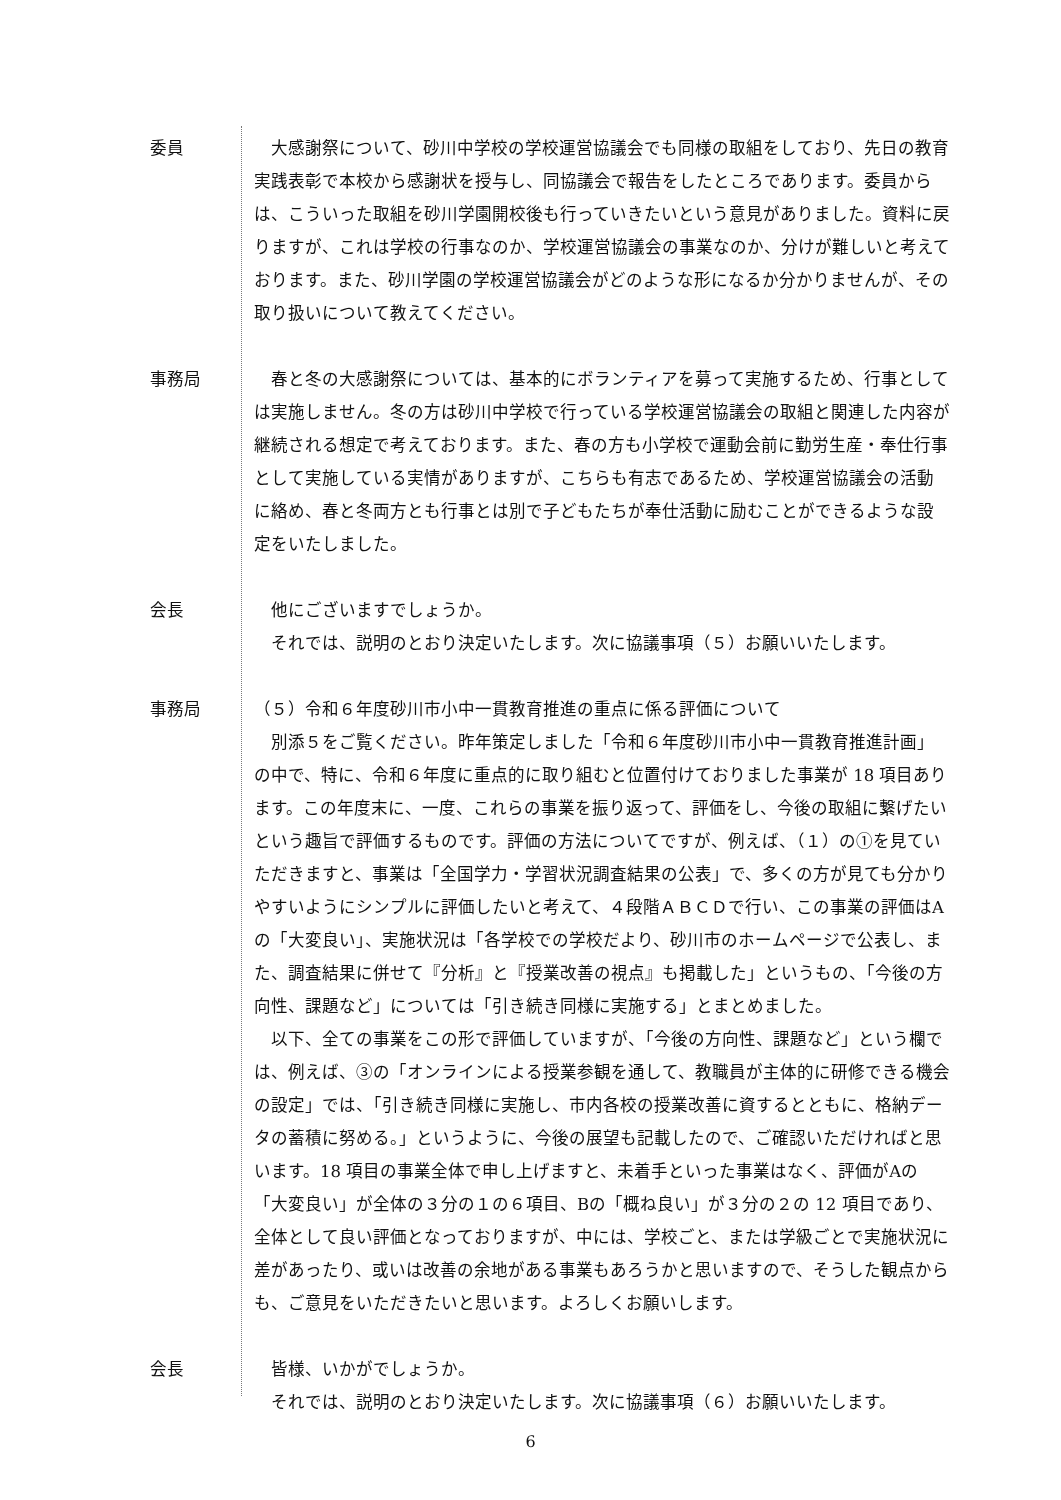委員 大感謝祭について、砂川中学校の学校運営協議会でも同様の取組をしており、先日の教育実践表彰で本校から感謝状を授与し、同協議会で報告をしたところであります。委員からは、こういった取組を砂川学園開校後も行っていきたいという意見がありました。資料に戻りますが、これは学校の行事なのか、学校運営協議会の事業なのか、分けが難しいと考えております。また、砂川学園の学校運営協議会がどのような形になるか分かりませんが、その取り扱いについて教えてください。
事務局 春と冬の大感謝祭については、基本的にボランティアを募って実施するため、行事としては実施しません。冬の方は砂川中学校で行っている学校運営協議会の取組と関連した内容が継続される想定で考えております。また、春の方も小学校で運動会前に勤労生産・奉仕行事として実施している実情がありますが、こちらも有志であるため、学校運営協議会の活動に絡め、春と冬両方とも行事とは別で子どもたちが奉仕活動に励むことができるような設定をいたしました。
会長 他にございますでしょうか。
それでは、説明のとおり決定いたします。次に協議事項（５）お願いいたします。
事務局 （５）令和６年度砂川市小中一貫教育推進の重点に係る評価について
別添５をご覧ください。昨年策定しました「令和６年度砂川市小中一貫教育推進計画」の中で、特に、令和６年度に重点的に取り組むと位置付けておりました事業が 18 項目あります。この年度末に、一度、これらの事業を振り返って、評価をし、今後の取組に繋げたいという趣旨で評価するものです。評価の方法についてですが、例えば、（１）の①を見ていただきますと、事業は「全国学力・学習状況調査結果の公表」で、多くの方が見ても分かりやすいようにシンプルに評価したいと考えて、４段階ＡＢＣＤで行い、この事業の評価はAの「大変良い」、実施状況は「各学校での学校だより、砂川市のホームページで公表し、また、調査結果に併せて『分析』と『授業改善の視点』も掲載した」というもの、「今後の方向性、課題など」については「引き続き同様に実施する」とまとめました。
以下、全ての事業をこの形で評価していますが、「今後の方向性、課題など」という欄では、例えば、③の「オンラインによる授業参観を通して、教職員が主体的に研修できる機会の設定」では、「引き続き同様に実施し、市内各校の授業改善に資するとともに、格納データの蓄積に努める。」というように、今後の展望も記載したので、ご確認いただければと思います。18 項目の事業全体で申し上げますと、未着手といった事業はなく、評価がAの「大変良い」が全体の３分の１の６項目、Bの「概ね良い」が３分の２の 12 項目であり、全体として良い評価となっておりますが、中には、学校ごと、または学級ごとで実施状況に差があったり、或いは改善の余地がある事業もあろうかと思いますので、そうした観点からも、ご意見をいただきたいと思います。よろしくお願いします。
会長 皆様、いかがでしょうか。
それでは、説明のとおり決定いたします。次に協議事項（６）お願いいたします。
6